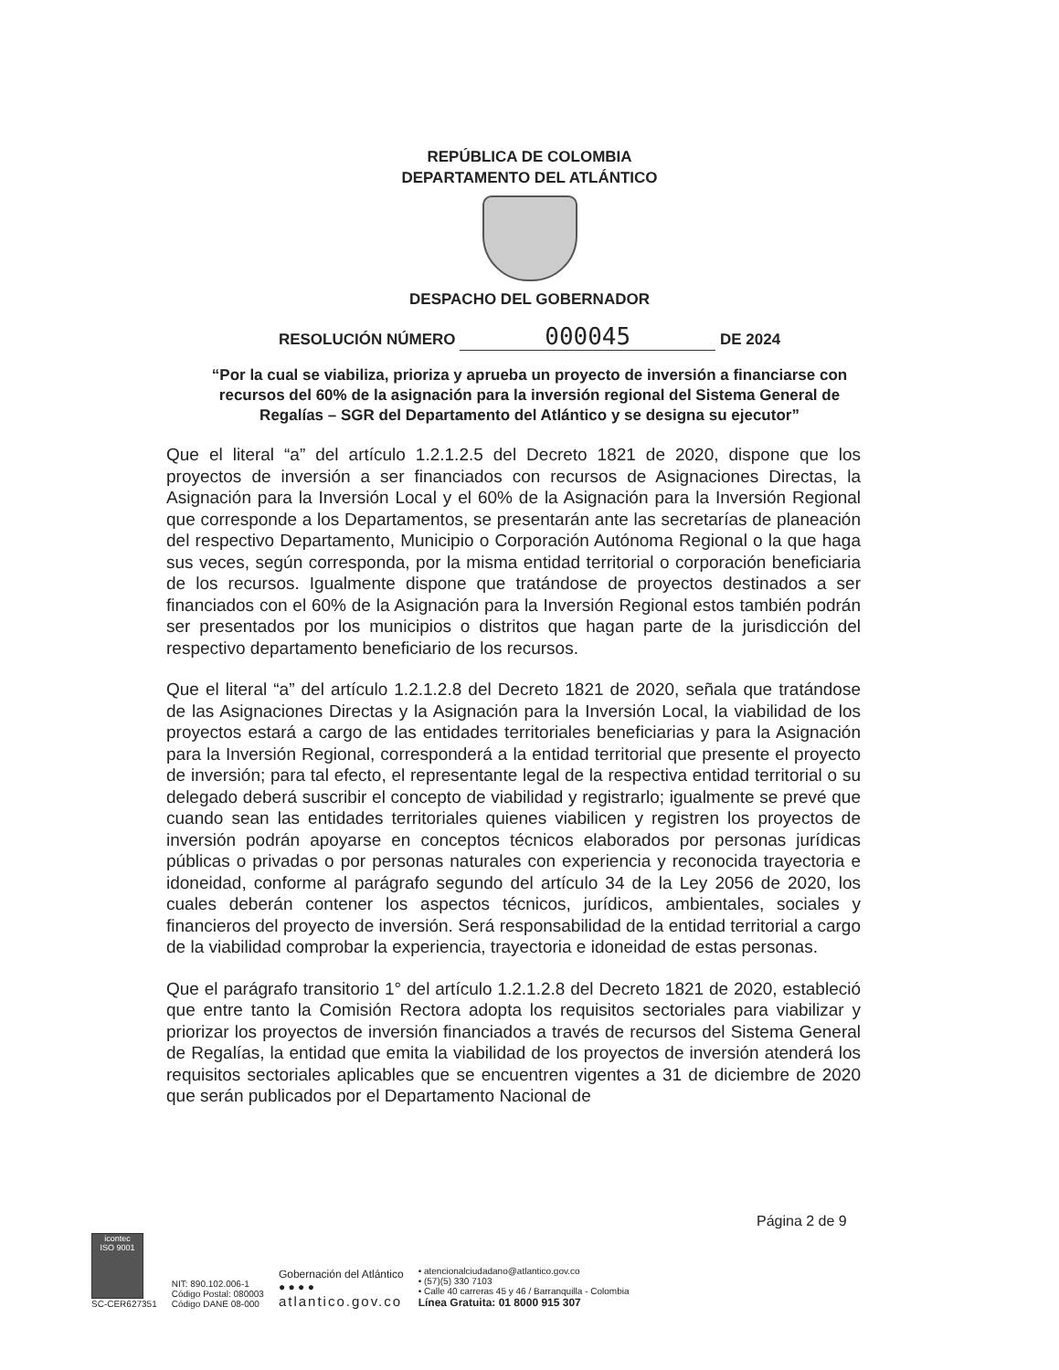REPÚBLICA DE COLOMBIA
DEPARTAMENTO DEL ATLÁNTICO
DESPACHO DEL GOBERNADOR
RESOLUCIÓN NÚMERO 000045 DE 2024
“Por la cual se viabiliza, prioriza y aprueba un proyecto de inversión a financiarse con recursos del 60% de la asignación para la inversión regional del Sistema General de Regalías – SGR del Departamento del Atlántico y se designa su ejecutor”
Que el literal “a” del artículo 1.2.1.2.5 del Decreto 1821 de 2020, dispone que los proyectos de inversión a ser financiados con recursos de Asignaciones Directas, la Asignación para la Inversión Local y el 60% de la Asignación para la Inversión Regional que corresponde a los Departamentos, se presentarán ante las secretarías de planeación del respectivo Departamento, Municipio o Corporación Autónoma Regional o la que haga sus veces, según corresponda, por la misma entidad territorial o corporación beneficiaria de los recursos. Igualmente dispone que tratándose de proyectos destinados a ser financiados con el 60% de la Asignación para la Inversión Regional estos también podrán ser presentados por los municipios o distritos que hagan parte de la jurisdicción del respectivo departamento beneficiario de los recursos.
Que el literal “a” del artículo 1.2.1.2.8 del Decreto 1821 de 2020, señala que tratándose de las Asignaciones Directas y la Asignación para la Inversión Local, la viabilidad de los proyectos estará a cargo de las entidades territoriales beneficiarias y para la Asignación para la Inversión Regional, corresponderá a la entidad territorial que presente el proyecto de inversión; para tal efecto, el representante legal de la respectiva entidad territorial o su delegado deberá suscribir el concepto de viabilidad y registrarlo; igualmente se prevé que cuando sean las entidades territoriales quienes viabilicen y registren los proyectos de inversión podrán apoyarse en conceptos técnicos elaborados por personas jurídicas públicas o privadas o por personas naturales con experiencia y reconocida trayectoria e idoneidad, conforme al parágrafo segundo del artículo 34 de la Ley 2056 de 2020, los cuales deberán contener los aspectos técnicos, jurídicos, ambientales, sociales y financieros del proyecto de inversión. Será responsabilidad de la entidad territorial a cargo de la viabilidad comprobar la experiencia, trayectoria e idoneidad de estas personas.
Que el parágrafo transitorio 1° del artículo 1.2.1.2.8 del Decreto 1821 de 2020, estableció que entre tanto la Comisión Rectora adopta los requisitos sectoriales para viabilizar y priorizar los proyectos de inversión financiados a través de recursos del Sistema General de Regalías, la entidad que emita la viabilidad de los proyectos de inversión atenderá los requisitos sectoriales aplicables que se encuentren vigentes a 31 de diciembre de 2020 que serán publicados por el Departamento Nacional de
Página 2 de 9
icontec
ISO 9001
SC-CER627351
NIT: 890.102.006-1
Código Postal: 080003
Código DANE 08-000
Gobernación del Atlántico
● ● ● ●
atlantico.gov.co
• atencionalciudadano@atlantico.gov.co
• (57)(5) 330 7103
• Calle 40 carreras 45 y 46 / Barranquilla - Colombia
Línea Gratuita: 01 8000 915 307